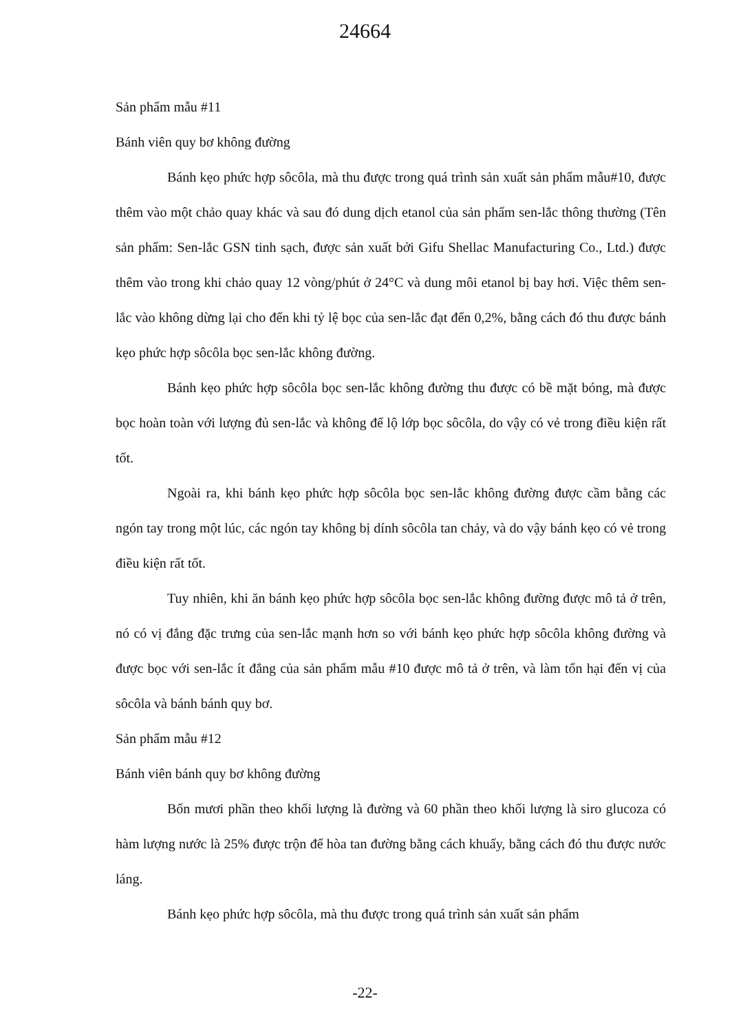24664
Sản phẩm mẫu #11
Bánh viên quy bơ không đường
Bánh kẹo phức hợp sôcôla, mà thu được trong quá trình sản xuất sản phẩm mẫu#10, được thêm vào một chảo quay khác và sau đó dung dịch etanol của sản phẩm sen-lắc thông thường (Tên sản phẩm: Sen-lắc GSN tinh sạch, được sản xuất bởi Gifu Shellac Manufacturing Co., Ltd.) được thêm vào trong khi chảo quay 12 vòng/phút ở 24°C và dung môi etanol bị bay hơi. Việc thêm sen-lắc vào không dừng lại cho đến khi tỷ lệ bọc của sen-lắc đạt đến 0,2%, bằng cách đó thu được bánh kẹo phức hợp sôcôla bọc sen-lắc không đường.
Bánh kẹo phức hợp sôcôla bọc sen-lắc không đường thu được có bề mặt bóng, mà được bọc hoàn toàn với lượng đủ sen-lắc và không để lộ lớp bọc sôcôla, do vậy có vẻ trong điều kiện rất tốt.
Ngoài ra, khi bánh kẹo phức hợp sôcôla bọc sen-lắc không đường được cầm bằng các ngón tay trong một lúc, các ngón tay không bị dính sôcôla tan chảy, và do vậy bánh kẹo có vẻ trong điều kiện rất tốt.
Tuy nhiên, khi ăn bánh kẹo phức hợp sôcôla bọc sen-lắc không đường được mô tả ở trên, nó có vị đắng đặc trưng của sen-lắc mạnh hơn so với bánh kẹo phức hợp sôcôla không đường và được bọc với sen-lắc ít đắng của sản phẩm mẫu #10 được mô tả ở trên, và làm tổn hại đến vị của sôcôla và bánh bánh quy bơ.
Sản phẩm mẫu #12
Bánh viên bánh quy bơ không đường
Bốn mươi phần theo khối lượng là đường và 60 phần theo khối lượng là siro glucoza có hàm lượng nước là 25% được trộn để hòa tan đường bằng cách khuấy, bằng cách đó thu được nước láng.
Bánh kẹo phức hợp sôcôla, mà thu được trong quá trình sản xuất sản phẩm
-22-